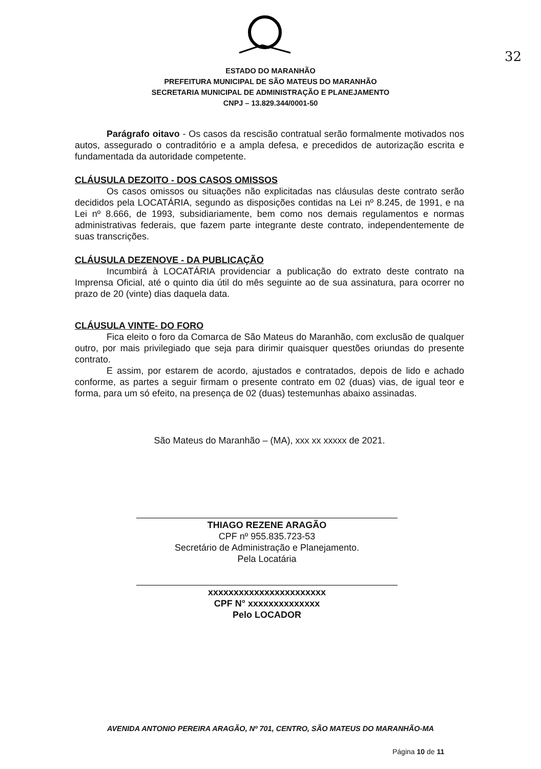32
ESTADO DO MARANHÃO
PREFEITURA MUNICIPAL DE SÃO MATEUS DO MARANHÃO
SECRETARIA MUNICIPAL DE ADMINISTRAÇÃO E PLANEJAMENTO
CNPJ – 13.829.344/0001-50
Parágrafo oitavo - Os casos da rescisão contratual serão formalmente motivados nos autos, assegurado o contraditório e a ampla defesa, e precedidos de autorização escrita e fundamentada da autoridade competente.
CLÁUSULA DEZOITO - DOS CASOS OMISSOS
Os casos omissos ou situações não explicitadas nas cláusulas deste contrato serão decididos pela LOCATÁRIA, segundo as disposições contidas na Lei nº 8.245, de 1991, e na Lei nº 8.666, de 1993, subsidiariamente, bem como nos demais regulamentos e normas administrativas federais, que fazem parte integrante deste contrato, independentemente de suas transcrições.
CLÁUSULA DEZENOVE - DA PUBLICAÇÃO
Incumbirá à LOCATÁRIA providenciar a publicação do extrato deste contrato na Imprensa Oficial, até o quinto dia útil do mês seguinte ao de sua assinatura, para ocorrer no prazo de 20 (vinte) dias daquela data.
CLÁUSULA VINTE- DO FORO
Fica eleito o foro da Comarca de São Mateus do Maranhão, com exclusão de qualquer outro, por mais privilegiado que seja para dirimir quaisquer questões oriundas do presente contrato.
E assim, por estarem de acordo, ajustados e contratados, depois de lido e achado conforme, as partes a seguir firmam o presente contrato em 02 (duas) vias, de igual teor e forma, para um só efeito, na presença de 02 (duas) testemunhas abaixo assinadas.
São Mateus do Maranhão – (MA), xxx xx xxxxx de 2021.
THIAGO REZENE ARAGÃO
CPF nº 955.835.723-53
Secretário de Administração e Planejamento.
Pela Locatária
xxxxxxxxxxxxxxxxxxxxxxx
CPF N° xxxxxxxxxxxxxx
Pelo LOCADOR
AVENIDA ANTONIO PEREIRA ARAGÃO, Nº 701, CENTRO, SÃO MATEUS DO MARANHÃO-MA
Página 10 de 11